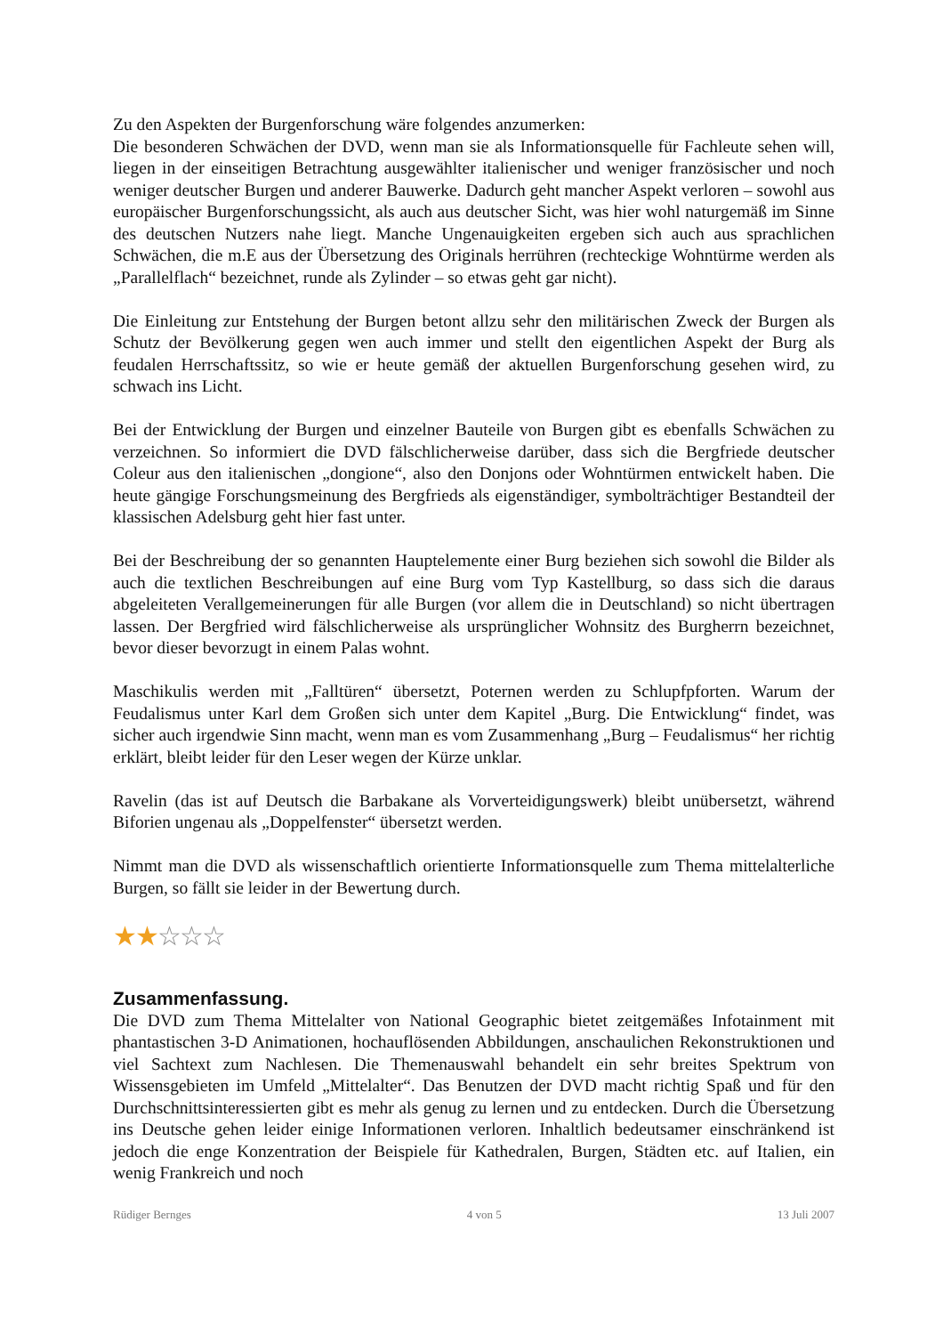Zu den Aspekten der Burgenforschung wäre folgendes anzumerken:
Die besonderen Schwächen der DVD, wenn man sie als Informationsquelle für Fachleute sehen will, liegen in der einseitigen Betrachtung ausgewählter italienischer und weniger französischer und noch weniger deutscher Burgen und anderer Bauwerke. Dadurch geht mancher Aspekt verloren – sowohl aus europäischer Burgenforschungssicht, als auch aus deutscher Sicht, was hier wohl naturgemäß im Sinne des deutschen Nutzers nahe liegt. Manche Ungenauigkeiten ergeben sich auch aus sprachlichen Schwächen, die m.E aus der Übersetzung des Originals herrühren (rechteckige Wohntürme werden als „Parallelflach“ bezeichnet, runde als Zylinder – so etwas geht gar nicht).
Die Einleitung zur Entstehung der Burgen betont allzu sehr den militärischen Zweck der Burgen als Schutz der Bevölkerung gegen wen auch immer und stellt den eigentlichen Aspekt der Burg als feudalen Herrschaftssitz, so wie er heute gemäß der aktuellen Burgenforschung gesehen wird, zu schwach ins Licht.
Bei der Entwicklung der Burgen und einzelner Bauteile von Burgen gibt es ebenfalls Schwächen zu verzeichnen. So informiert die DVD fälschlicherweise darüber, dass sich die Bergfriede deutscher Coleur aus den italienischen „dongione“, also den Donjons oder Wohntürmen entwickelt haben. Die heute gängige Forschungsmeinung des Bergfrieds als eigenständiger, symbolträchtiger Bestandteil der klassischen Adelsburg geht hier fast unter.
Bei der Beschreibung der so genannten Hauptelemente einer Burg beziehen sich sowohl die Bilder als auch die textlichen Beschreibungen auf eine Burg vom Typ Kastellburg, so dass sich die daraus abgeleiteten Verallgemeinerungen für alle Burgen (vor allem die in Deutschland) so nicht übertragen lassen. Der Bergfried wird fälschlicherweise als ursprünglicher Wohnsitz des Burgherrn bezeichnet, bevor dieser bevorzugt in einem Palas wohnt.
Maschikulis werden mit „Falltüren“ übersetzt, Poternen werden zu Schlupfpforten. Warum der Feudalismus unter Karl dem Großen sich unter dem Kapitel „Burg. Die Entwicklung“ findet, was sicher auch irgendwie Sinn macht, wenn man es vom Zusammenhang „Burg – Feudalismus“ her richtig erklärt, bleibt leider für den Leser wegen der Kürze unklar.
Ravelin (das ist auf Deutsch die Barbakane als Vorverteidigungswerk) bleibt unübersetzt, während Biforien ungenau als „Doppelfenster“ übersetzt werden.
Nimmt man die DVD als wissenschaftlich orientierte Informationsquelle zum Thema mittelalterliche Burgen, so fällt sie leider in der Bewertung durch.
★★☆☆☆
Zusammenfassung.
Die DVD zum Thema Mittelalter von National Geographic bietet zeitgemäßes Infotainment mit phantastischen 3-D Animationen, hochauflösenden Abbildungen, anschaulichen Rekonstruktionen und viel Sachtext zum Nachlesen. Die Themenauswahl behandelt ein sehr breites Spektrum von Wissensgebieten im Umfeld „Mittelalter“. Das Benutzen der DVD macht richtig Spaß und für den Durchschnittsinteressierten gibt es mehr als genug zu lernen und zu entdecken. Durch die Übersetzung ins Deutsche gehen leider einige Informationen verloren. Inhaltlich bedeutsamer einschränkend ist jedoch die enge Konzentration der Beispiele für Kathedralen, Burgen, Städten etc. auf Italien, ein wenig Frankreich und noch
Rüdiger Bernges 4 von 5 13 Juli 2007